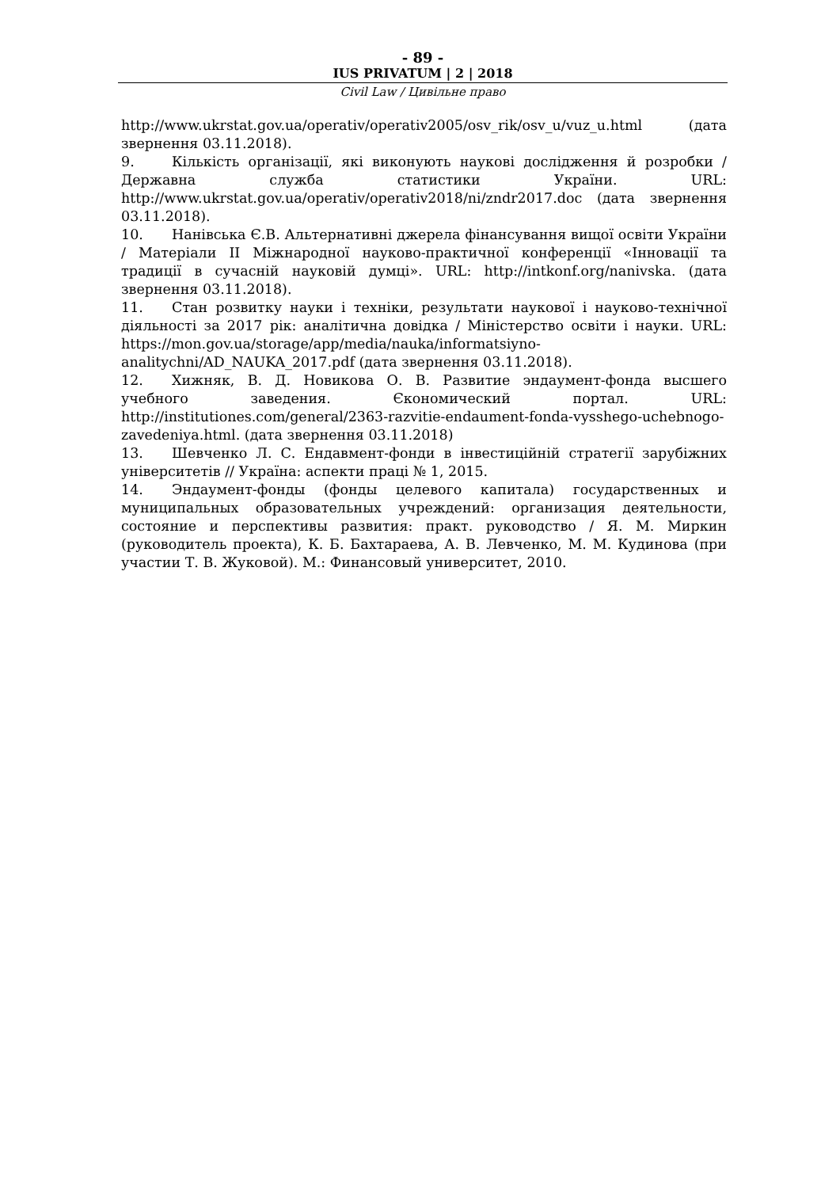- 89 -
IUS PRIVATUM | 2 | 2018
Civil Law / Цивільне право
http://www.ukrstat.gov.ua/operativ/operativ2005/osv_rik/osv_u/vuz_u.html (дата звернення 03.11.2018).
9. Кількість організації, які виконують наукові дослідження й розробки / Державна служба статистики України. URL: http://www.ukrstat.gov.ua/operativ/operativ2018/ni/zndr2017.doc (дата звернення 03.11.2018).
10. Нанівська Є.В. Альтернативні джерела фінансування вищої освіти України / Матеріали ІІ Міжнародної науково-практичної конференції «Інновації та традиції в сучасній науковій думці». URL: http://intkonf.org/nanivska. (дата звернення 03.11.2018).
11. Стан розвитку науки і техніки, результати наукової і науково-технічної діяльності за 2017 рік: аналітична довідка / Міністерство освіти і науки. URL: https://mon.gov.ua/storage/app/media/nauka/informatsiyno-analitychni/AD_NAUKA_2017.pdf (дата звернення 03.11.2018).
12. Хижняк, В. Д. Новикова О. В. Развитие эндаумент-фонда высшего учебного заведения. Єкономический портал. URL: http://institutiones.com/general/2363-razvitie-endaument-fonda-vysshego-uchebnogo-zavedeniya.html. (дата звернення 03.11.2018)
13. Шевченко Л. С. Ендавмент-фонди в інвестиційній стратегії зарубіжних університетів // Україна: аспекти праці № 1, 2015.
14. Эндаумент-фонды (фонды целевого капитала) государственных и муниципальных образовательных учреждений: организация деятельности, состояние и перспективы развития: практ. руководство / Я. М. Миркин (руководитель проекта), К. Б. Бахтараева, А. В. Левченко, М. М. Кудинова (при участии Т. В. Жуковой). М.: Финансовый университет, 2010.